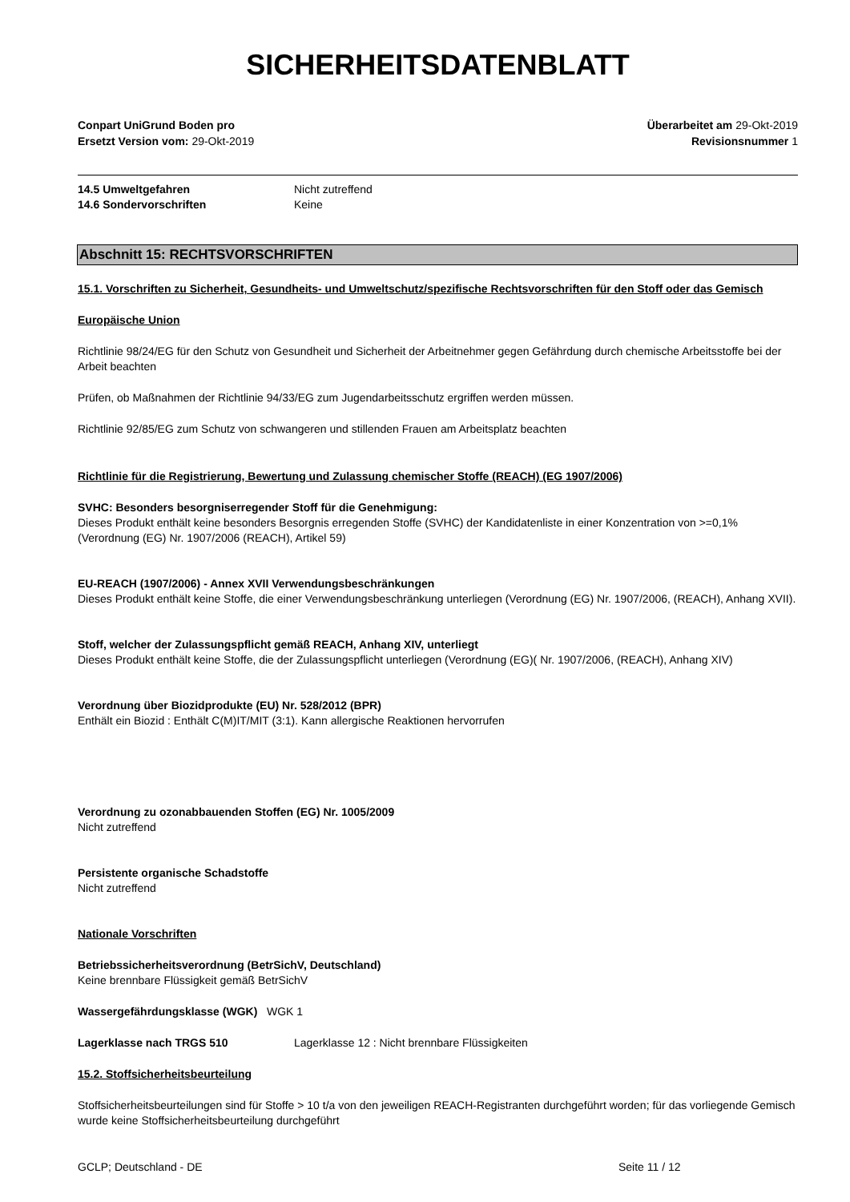SICHERHEITSDATENBLATT
Conpart UniGrund Boden pro
Ersetzt Version vom: 29-Okt-2019
Überarbeitet am 29-Okt-2019
Revisionsnummer 1
14.5 Umweltgefahren Nicht zutreffend
14.6 Sondervorschriften Keine
Abschnitt 15: RECHTSVORSCHRIFTEN
15.1. Vorschriften zu Sicherheit, Gesundheits- und Umweltschutz/spezifische Rechtsvorschriften für den Stoff oder das Gemisch
Europäische Union
Richtlinie 98/24/EG für den Schutz von Gesundheit und Sicherheit der Arbeitnehmer gegen Gefährdung durch chemische Arbeitsstoffe bei der Arbeit beachten
Prüfen, ob Maßnahmen der Richtlinie 94/33/EG zum Jugendarbeitsschutz ergriffen werden müssen.
Richtlinie 92/85/EG zum Schutz von schwangeren und stillenden Frauen am Arbeitsplatz beachten
Richtlinie für die Registrierung, Bewertung und Zulassung chemischer Stoffe (REACH) (EG 1907/2006)
SVHC: Besonders besorgniserregender Stoff für die Genehmigung:
Dieses Produkt enthält keine besonders Besorgnis erregenden Stoffe (SVHC) der Kandidatenliste in einer Konzentration von >=0,1% (Verordnung (EG) Nr. 1907/2006 (REACH), Artikel 59)
EU-REACH (1907/2006) - Annex XVII Verwendungsbeschränkungen
Dieses Produkt enthält keine Stoffe, die einer Verwendungsbeschränkung unterliegen (Verordnung (EG) Nr. 1907/2006, (REACH), Anhang XVII).
Stoff, welcher der Zulassungspflicht gemäß REACH, Anhang XIV, unterliegt
Dieses Produkt enthält keine Stoffe, die der Zulassungspflicht unterliegen (Verordnung (EG)( Nr. 1907/2006, (REACH), Anhang XIV)
Verordnung über Biozidprodukte (EU) Nr. 528/2012 (BPR)
Enthält ein Biozid : Enthält C(M)IT/MIT (3:1). Kann allergische Reaktionen hervorrufen
Verordnung zu ozonabbauenden Stoffen (EG) Nr. 1005/2009
Nicht zutreffend
Persistente organische Schadstoffe
Nicht zutreffend
Nationale Vorschriften
Betriebssicherheitsverordnung (BetrSichV, Deutschland)
Keine brennbare Flüssigkeit gemäß BetrSichV
Wassergefährdungsklasse (WGK) WGK 1
Lagerklasse nach TRGS 510 Lagerklasse 12 : Nicht brennbare Flüssigkeiten
15.2. Stoffsicherheitsbeurteilung
Stoffsicherheitsbeurteilungen sind für Stoffe > 10 t/a von den jeweiligen REACH-Registranten durchgeführt worden; für das vorliegende Gemisch wurde keine Stoffsicherheitsbeurteilung durchgeführt
GCLP; Deutschland - DE Seite 11 / 12